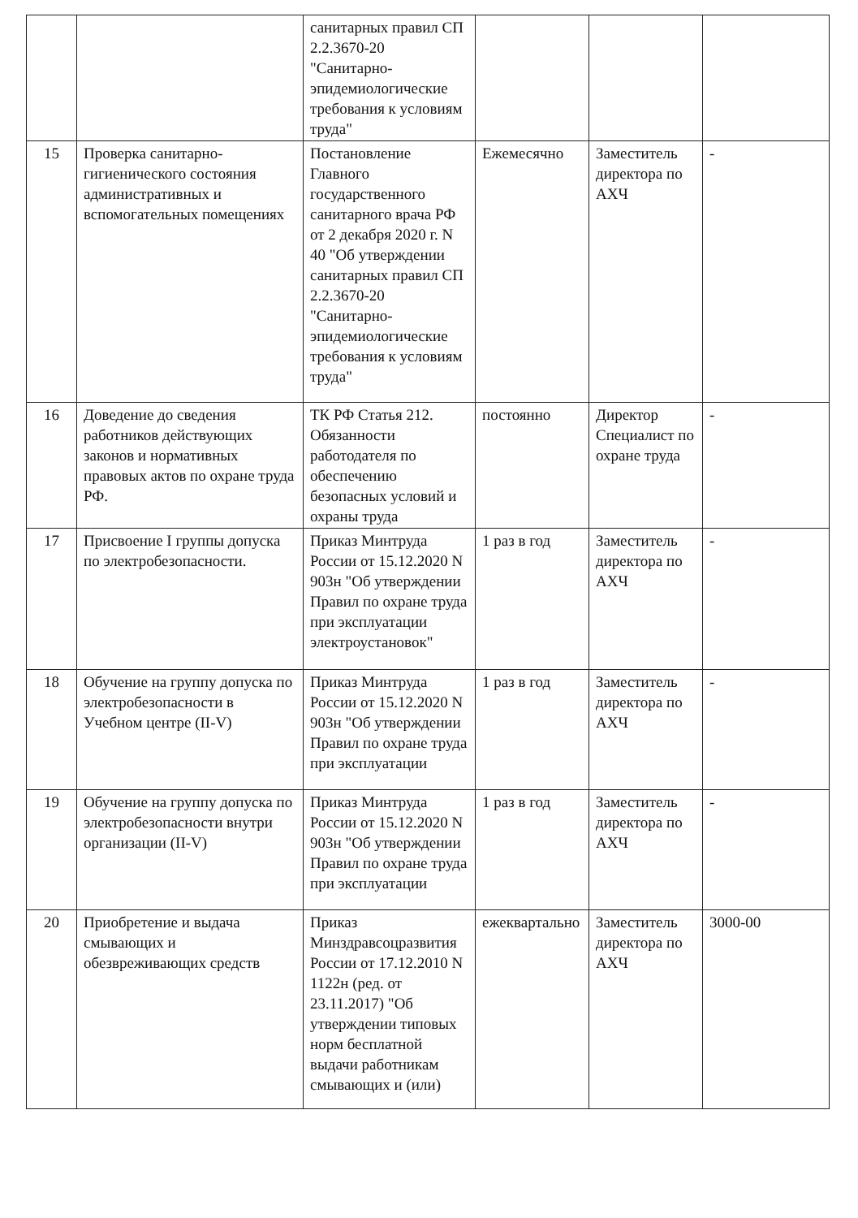| | | санитарных правил СП 2.2.3670-20 "Санитарно-эпидемиологические требования к условиям труда" | | | |
| 15 | Проверка санитарно-гигиенического состояния административных и вспомогательных помещениях | Постановление Главного государственного санитарного врача РФ от 2 декабря 2020 г. N 40 "Об утверждении санитарных правил СП 2.2.3670-20 "Санитарно-эпидемиологические требования к условиям труда" | Ежемесячно | Заместитель директора по АХЧ | - |
| 16 | Доведение до сведения работников действующих законов и нормативных правовых актов по охране труда РФ. | ТК РФ Статья 212. Обязанности работодателя по обеспечению безопасных условий и охраны труда | постоянно | Директор Специалист по охране труда | - |
| 17 | Присвоение I группы допуска по электробезопасности. | Приказ Минтруда России от 15.12.2020 N 903н "Об утверждении Правил по охране труда при эксплуатации электроустановок" | 1 раз в год | Заместитель директора по АХЧ | - |
| 18 | Обучение на группу допуска по электробезопасности в Учебном центре (II-V) | Приказ Минтруда России от 15.12.2020 N 903н "Об утверждении Правил по охране труда при эксплуатации | 1 раз в год | Заместитель директора по АХЧ | - |
| 19 | Обучение на группу допуска по электробезопасности внутри организации (II-V) | Приказ Минтруда России от 15.12.2020 N 903н "Об утверждении Правил по охране труда при эксплуатации | 1 раз в год | Заместитель директора по АХЧ | - |
| 20 | Приобретение и выдача смывающих и обезвреживающих средств | Приказ Минздравсоцразвития России от 17.12.2010 N 1122н (ред. от 23.11.2017) "Об утверждении типовых норм бесплатной выдачи работникам смывающих и (или) | ежеквартально | Заместитель директора по АХЧ | 3000-00 |